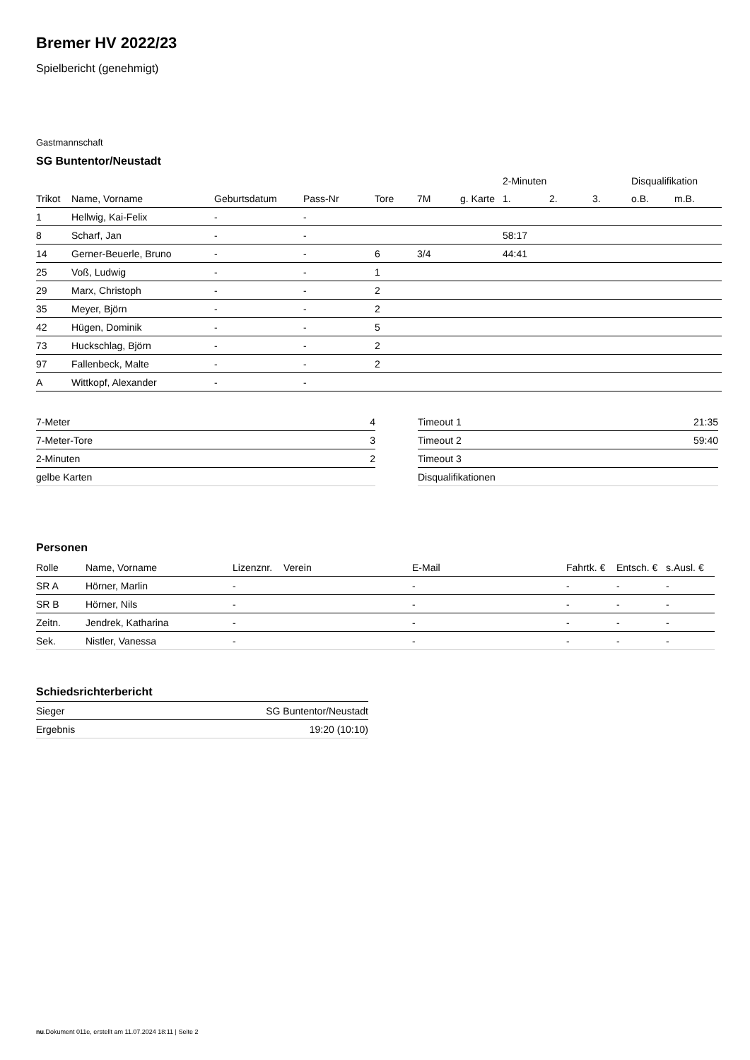Bremer HV 2022/23
Spielbericht (genehmigt)
Gastmannschaft
SG Buntentor/Neustadt
| | | | | | | | 2-Minuten | | | Disqualifikation | |
| --- | --- | --- | --- | --- | --- | --- | --- | --- | --- | --- | --- |
| Trikot | Name, Vorname | Geburtsdatum | Pass-Nr | Tore | 7M | g. Karte | 1. | 2. | 3. | o.B. | m.B. |
| 1 | Hellwig, Kai-Felix | - | - | | | | | | | | |
| 8 | Scharf, Jan | - | - | | | | 58:17 | | | | |
| 14 | Gerner-Beuerle, Bruno | - | - | 6 | 3/4 | | 44:41 | | | | |
| 25 | Voß, Ludwig | - | - | 1 | | | | | | | |
| 29 | Marx, Christoph | - | - | 2 | | | | | | | |
| 35 | Meyer, Björn | - | - | 2 | | | | | | | |
| 42 | Hügen, Dominik | - | - | 5 | | | | | | | |
| 73 | Huckschlag, Björn | - | - | 2 | | | | | | | |
| 97 | Fallenbeck, Malte | - | - | 2 | | | | | | | |
| A | Wittkopf, Alexander | - | - | | | | | | | | |
| 7-Meter | 4 |
| 7-Meter-Tore | 3 |
| 2-Minuten | 2 |
| gelbe Karten | |
| Timeout 1 | 21:35 |
| Timeout 2 | 59:40 |
| Timeout 3 | |
| Disqualifikationen | |
Personen
| Rolle | Name, Vorname | Lizenznr. | Verein | E-Mail | Fahrtk. € | Entsch. € | s.Ausl. € |
| --- | --- | --- | --- | --- | --- | --- | --- |
| SR A | Hörner, Marlin | - | | - | - | - | - |
| SR B | Hörner, Nils | - | | - | - | - | - |
| Zeitn. | Jendrek, Katharina | - | | - | - | - | - |
| Sek. | Nistler, Vanessa | - | | - | - | - | - |
Schiedsrichterbericht
| Sieger | SG Buntentor/Neustadt |
| Ergebnis | 19:20 (10:10) |
nu.Dokument 011e, erstellt am 11.07.2024 18:11 | Seite 2